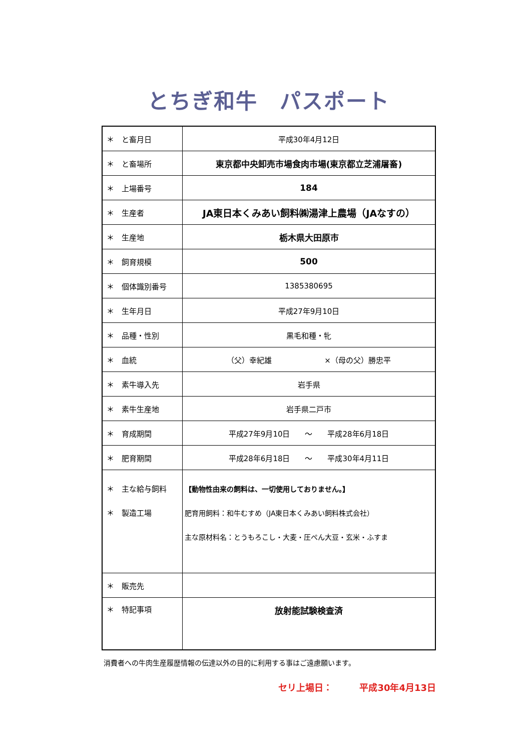とちぎ和牛　パスポート
| ＊ と畜月日 | 平成30年4月12日 |
| ＊ と畜場所 | 東京都中央卸売市場食肉市場(東京都立芝浦屠畜) |
| ＊ 上場番号 | 184 |
| ＊ 生産者 | JA東日本くみあい飼料㈱湯津上農場（JAなすの） |
| ＊ 生産地 | 栃木県大田原市 |
| ＊ 飼育規模 | 500 |
| ＊ 個体識別番号 | 1385380695 |
| ＊ 生年月日 | 平成27年9月10日 |
| ＊ 品種・性別 | 黒毛和種・牝 |
| ＊ 血統 | （父）幸紀雄 ×（母の父）勝忠平 |
| ＊ 素牛導入先 | 岩手県 |
| ＊ 素牛生産地 | 岩手県二戸市 |
| ＊ 育成期間 | 平成27年9月10日 ～ 平成28年6月18日 |
| ＊ 肥育期間 | 平成28年6月18日 ～ 平成30年4月11日 |
| ＊ 主な給与飼料 ＊ 製造工場 | 【動物性由来の飼料は、一切使用しておりません。】 肥育用飼料：和牛むすめ（JA東日本くみあい飼料株式会社） 主な原材料名：とうもろこし・大麦・圧ぺん大豆・玄米・ふすま |
| ＊ 販売先 | |
| ＊ 特記事項 | 放射能試験検査済 |
消費者への牛肉生産履歴情報の伝達以外の目的に利用する事はご遠慮願います。
セリ上場日：　　　平成30年4月13日